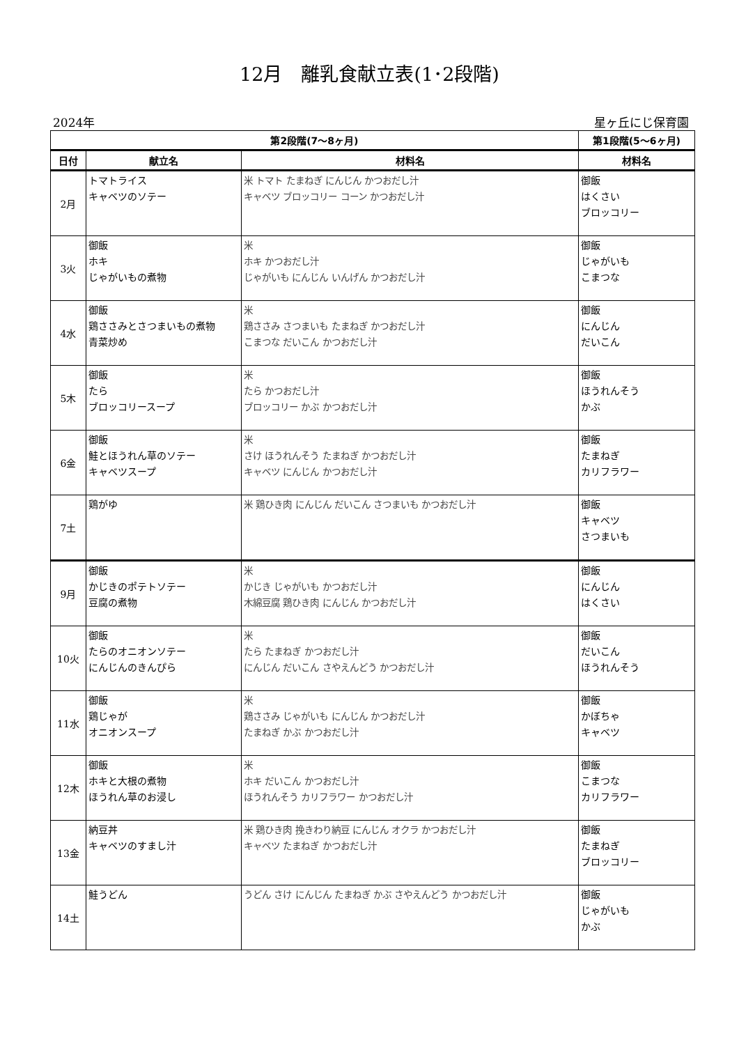12月　離乳食献立表(1･2段階)
2024年 星ヶ丘にじ保育園
| 第2段階(7～8ヶ月) | | | 第1段階(5～6ヶ月) |
| --- | --- | --- | --- |
| 日付 | 献立名 | 材料名 | 材料名 |
| 2月 | トマトライス キャベツのソテー | 米 トマト たまねぎ にんじん かつおだし汁 キャベツ ブロッコリー コーン かつおだし汁 | 御飯 はくさい ブロッコリー |
| 3火 | 御飯 ホキ じゃがいもの煮物 | 米 ホキ かつおだし汁 じゃがいも にんじん いんげん かつおだし汁 | 御飯 じゃがいも こまつな |
| 4水 | 御飯 鶏ささみとさつまいもの煮物 青菜炒め | 米 鶏ささみ さつまいも たまねぎ かつおだし汁 こまつな だいこん かつおだし汁 | 御飯 にんじん だいこん |
| 5木 | 御飯 たら ブロッコリースープ | 米 たら かつおだし汁 ブロッコリー かぶ かつおだし汁 | 御飯 ほうれんそう かぶ |
| 6金 | 御飯 鮭とほうれん草のソテー キャベツスープ | 米 さけ ほうれんそう たまねぎ かつおだし汁 キャベツ にんじん かつおだし汁 | 御飯 たまねぎ カリフラワー |
| 7土 | 鶏がゆ | 米 鶏ひき肉 にんじん だいこん さつまいも かつおだし汁 | 御飯 キャベツ さつまいも |
| 9月 | 御飯 かじきのポテトソテー 豆腐の煮物 | 米 かじき じゃがいも かつおだし汁 木綿豆腐 鶏ひき肉 にんじん かつおだし汁 | 御飯 にんじん はくさい |
| 10火 | 御飯 たらのオニオンソテー にんじんのきんぴら | 米 たら たまねぎ かつおだし汁 にんじん だいこん さやえんどう かつおだし汁 | 御飯 だいこん ほうれんそう |
| 11水 | 御飯 鶏じゃが オニオンスープ | 米 鶏ささみ じゃがいも にんじん かつおだし汁 たまねぎ かぶ かつおだし汁 | 御飯 かぼちゃ キャベツ |
| 12木 | 御飯 ホキと大根の煮物 ほうれん草のお浸し | 米 ホキ だいこん かつおだし汁 ほうれんそう カリフラワー かつおだし汁 | 御飯 こまつな カリフラワー |
| 13金 | 納豆丼 キャベツのすまし汁 | 米 鶏ひき肉 挽きわり納豆 にんじん オクラ かつおだし汁 キャベツ たまねぎ かつおだし汁 | 御飯 たまねぎ ブロッコリー |
| 14土 | 鮭うどん | うどん さけ にんじん たまねぎ かぶ さやえんどう かつおだし汁 | 御飯 じゃがいも かぶ |